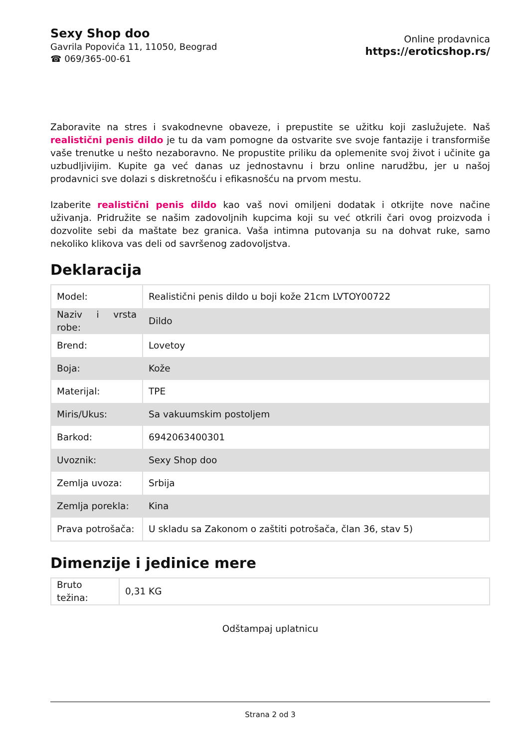Sexy Shop doo
Gavrila Popovića 11, 11050, Beograd
☎ 069/365-00-61
Online prodavnica
https://eroticshop.rs/
Zaboravite na stres i svakodnevne obaveze, i prepustite se užitku koji zaslužujete. Naš realistični penis dildo je tu da vam pomogne da ostvarite sve svoje fantazije i transformiše vaše trenutke u nešto nezaboravno. Ne propustite priliku da oplemenite svoj život i učinite ga uzbudljivijim. Kupite ga već danas uz jednostavnu i brzu online narudžbu, jer u našoj prodavnici sve dolazi s diskretnošću i efikasnošću na prvom mestu.
Izaberite realistični penis dildo kao vaš novi omiljeni dodatak i otkrijte nove načine uživanja. Pridružite se našim zadovoljnih kupcima koji su već otkrili čari ovog proizvoda i dozvolite sebi da maštate bez granica. Vaša intimna putovanja su na dohvat ruke, samo nekoliko klikova vas deli od savršenog zadovoljstva.
Deklaracija
| Model: | Realistični penis dildo u boji kože 21cm LVTOY00722 |
| Naziv i vrsta robe: | Dildo |
| Brend: | Lovetoy |
| Boja: | Kože |
| Materijal: | TPE |
| Miris/Ukus: | Sa vakuumskim postoljem |
| Barkod: | 6942063400301 |
| Uvoznik: | Sexy Shop doo |
| Zemlja uvoza: | Srbija |
| Zemlja porekla: | Kina |
| Prava potrošača: | U skladu sa Zakonom o zaštiti potrošača, član 36, stav 5) |
Dimenzije i jedinice mere
| Bruto težina: | 0,31 KG |
Odštampaj uplatnicu
Strana 2 od 3